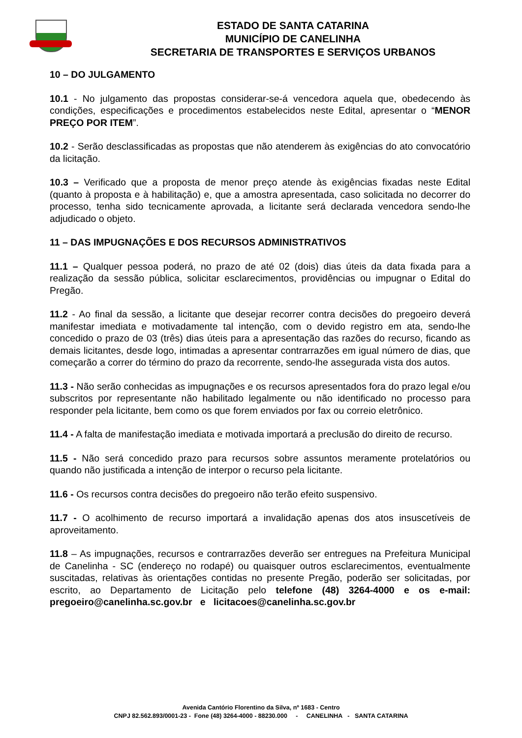ESTADO DE SANTA CATARINA
MUNICÍPIO DE CANELINHA
SECRETARIA DE TRANSPORTES E SERVIÇOS URBANOS
10 – DO JULGAMENTO
10.1 - No julgamento das propostas considerar-se-á vencedora aquela que, obedecendo às condições, especificações e procedimentos estabelecidos neste Edital, apresentar o “MENOR PREÇO POR ITEM”.
10.2 - Serão desclassificadas as propostas que não atenderem às exigências do ato convocatório da licitação.
10.3 – Verificado que a proposta de menor preço atende às exigências fixadas neste Edital (quanto à proposta e à habilitação) e, que a amostra apresentada, caso solicitada no decorrer do processo, tenha sido tecnicamente aprovada, a licitante será declarada vencedora sendo-lhe adjudicado o objeto.
11 – DAS IMPUGNAÇÕES E DOS RECURSOS ADMINISTRATIVOS
11.1 – Qualquer pessoa poderá, no prazo de até 02 (dois) dias úteis da data fixada para a realização da sessão pública, solicitar esclarecimentos, providências ou impugnar o Edital do Pregão.
11.2 - Ao final da sessão, a licitante que desejar recorrer contra decisões do pregoeiro deverá manifestar imediata e motivadamente tal intenção, com o devido registro em ata, sendo-lhe concedido o prazo de 03 (três) dias úteis para a apresentação das razões do recurso, ficando as demais licitantes, desde logo, intimadas a apresentar contrarrazões em igual número de dias, que começarão a correr do término do prazo da recorrente, sendo-lhe assegurada vista dos autos.
11.3 - Não serão conhecidas as impugnações e os recursos apresentados fora do prazo legal e/ou subscritos por representante não habilitado legalmente ou não identificado no processo para responder pela licitante, bem como os que forem enviados por fax ou correio eletrônico.
11.4 - A falta de manifestação imediata e motivada importará a preclusão do direito de recurso.
11.5 - Não será concedido prazo para recursos sobre assuntos meramente protelatórios ou quando não justificada a intenção de interpor o recurso pela licitante.
11.6 - Os recursos contra decisões do pregoeiro não terão efeito suspensivo.
11.7 - O acolhimento de recurso importará a invalidação apenas dos atos insuscetíveis de aproveitamento.
11.8 – As impugnações, recursos e contrarrazões deverão ser entregues na Prefeitura Municipal de Canelinha - SC (endereço no rodapé) ou quaisquer outros esclarecimentos, eventualmente suscitadas, relativas às orientações contidas no presente Pregão, poderão ser solicitadas, por escrito, ao Departamento de Licitação pelo telefone (48) 3264-4000 e os e-mail: pregoeiro@canelinha.sc.gov.br e licitacoes@canelinha.sc.gov.br
Avenida Cantório Florentino da Silva, nº 1683 - Centro
CNPJ 82.562.893/0001-23 - Fone (48) 3264-4000 - 88230.000 - CANELINHA - SANTA CATARINA